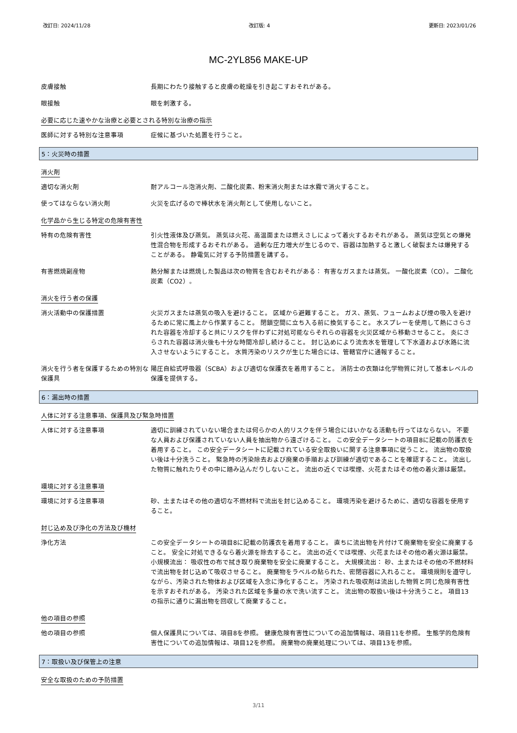改訂日: 2024/11/28 改訂版: 4 更新日: 2023/01/26
MC-2YL856 MAKE-UP
皮膚接触 長期にわたり接触すると皮膚の乾燥を引き起こすおそれがある。
眼接触 眼を刺激する。
必要に応じた速やかな治療と必要とされる特別な治療の指示
医師に対する特別な注意事項 症候に基づいた処置を行うこと。
5：火災時の措置
消火剤
適切な消火剤 耐アルコール泡消火剤、二酸化炭素、粉末消火剤または水霧で消火すること。
使ってはならない消火剤 火災を広げるので棒状水を消火剤として使用しないこと。
化学品から生じる特定の危険有害性
特有の危険有害性 引火性液体及び蒸気。 蒸気は火花、高温面または燃えさしによって着火するおそれがある。 蒸気は空気との爆発性混合物を形成するおそれがある。 過剰な圧力増大が生じるので、容器は加熱すると激しく破裂または爆発することがある。 静電気に対する予防措置を講ずる。
有害燃焼副産物 熱分解または燃焼した製品は次の物質を含むおそれがある： 有害なガスまたは蒸気。 一酸化炭素（CO）。 二酸化炭素（CO2）。
消火を行う者の保護
消火活動中の保護措置 火災ガスまたは蒸気の吸入を避けること。 区域から避難すること。 ガス、蒸気、フュームおよび煙の吸入を避けるために常に風上から作業すること。 閉鎖空間に立ち入る前に換気すること。 水スプレーを使用して熱にさらされた容器を冷却すると共にリスクを伴わずに対処可能ならそれらの容器を火災区域から移動させること。 炎にさらされた容器は消火後も十分な時間冷却し続けること。 封じ込めにより流去水を管理して下水道および水路に流入させないようにすること。 水質汚染のリスクが生じた場合には、管轄官庁に通報すること。
消火を行う者を保護するための特別な保護具
陽圧自給式呼吸器（SCBA）および適切な保護衣を着用すること。 消防士の衣類は化学物質に対して基本レベルの保護を提供する。
6：漏出時の措置
人体に対する注意事項、保護具及び緊急時措置
人体に対する注意事項 適切に訓練されていない場合または何らかの人的リスクを伴う場合にはいかなる活動も行ってはならない。 不要な人員および保護されていない人員を抽出物から遠ざけること。 この安全データシートの項目8に記載の防護衣を着用すること。 この安全データシートに記載されている安全取扱いに関する注意事項に従うこと。 流出物の取扱い後は十分洗うこと。 緊急時の汚染除去および廃棄の手順および訓練が適切であることを確認すること。 流出した物質に触れたりその中に踏み込んだりしないこと。 流出の近くでは喫煙、火花またはその他の着火源は厳禁。
環境に対する注意事項
環境に対する注意事項 砂、土またはその他の適切な不燃材料で流出を封じ込めること。 環境汚染を避けるために、適切な容器を使用すること。
封じ込め及び浄化の方法及び機材
浄化方法 この安全データシートの項目8に記載の防護衣を着用すること。 直ちに流出物を片付けて廃棄物を安全に廃棄すること。 安全に対処できるなら着火源を除去すること。 流出の近くでは喫煙、火花またはその他の着火源は厳禁。 小規模流出： 吸収性の布で拭き取り廃棄物を安全に廃棄すること。 大規模流出： 砂、土またはその他の不燃材料で流出物を封じ込めて吸収させること。 廃棄物をラベルの貼られた、密閉容器に入れること。 環境規則を遵守しながら、汚染された物体および区域を入念に浄化すること。 汚染された吸収剤は流出した物質と同じ危険有害性を示すおそれがある。 汚染された区域を多量の水で洗い流すこと。 流出物の取扱い後は十分洗うこと。 項目13の指示に通りに漏出物を回収して廃棄すること。
他の項目の参照
他の項目の参照 個人保護具については、項目8を参照。 健康危険有害性についての追加情報は、項目11を参照。 生態学的危険有害性についての追加情報は、項目12を参照。 廃棄物の廃棄処理については、項目13を参照。
7：取扱い及び保管上の注意
安全な取扱のための予防措置
3/11